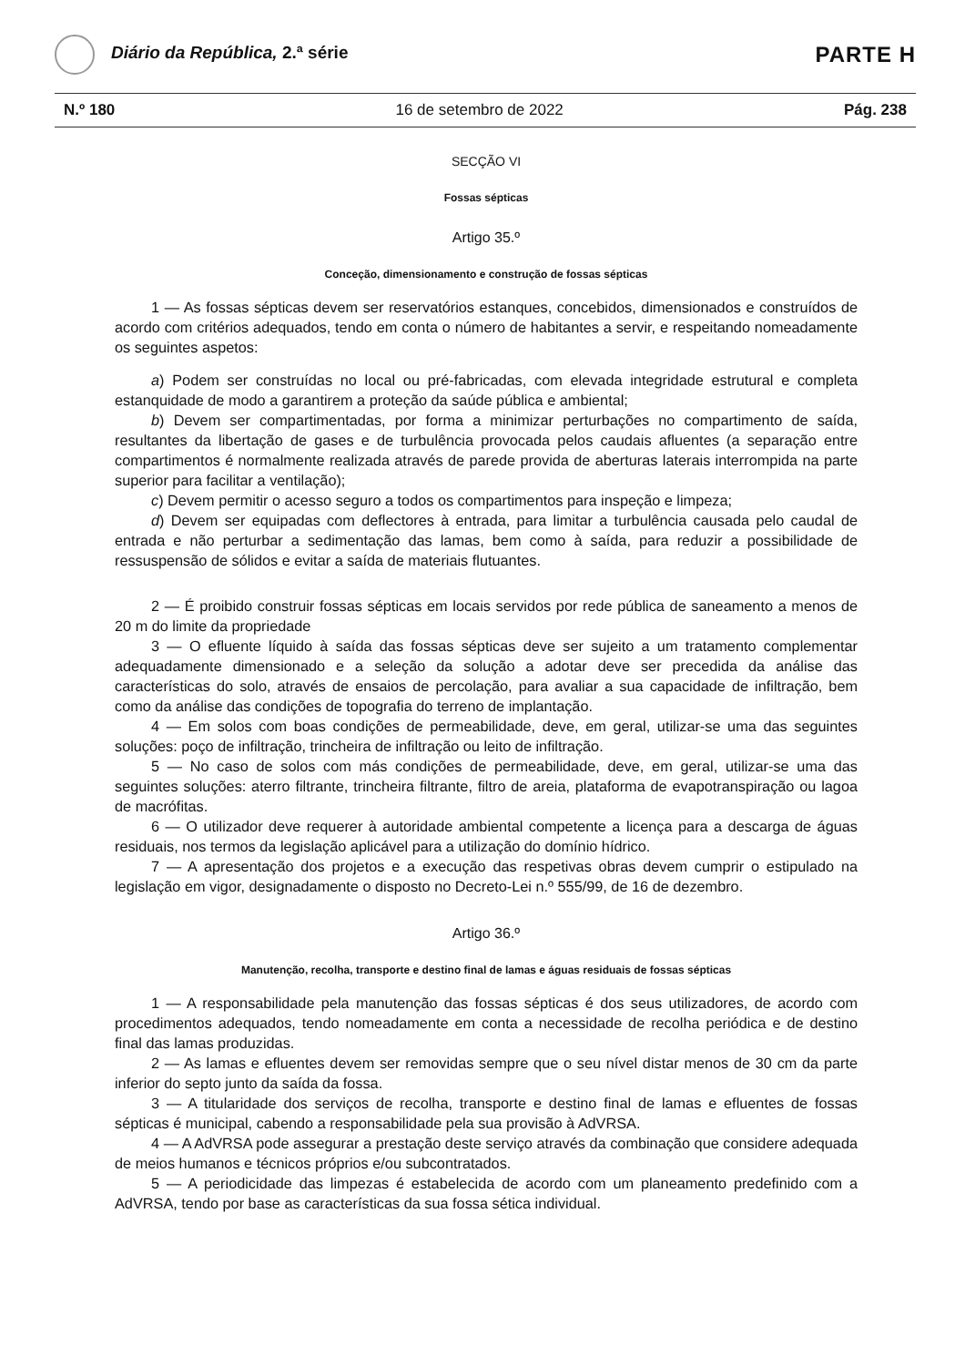Diário da República, 2.ª série
PARTE H
N.º 180 16 de setembro de 2022 Pág. 238
SECÇÃO VI
Fossas sépticas
Artigo 35.º
Conceção, dimensionamento e construção de fossas sépticas
1 — As fossas sépticas devem ser reservatórios estanques, concebidos, dimensionados e construídos de acordo com critérios adequados, tendo em conta o número de habitantes a servir, e respeitando nomeadamente os seguintes aspetos:
a) Podem ser construídas no local ou pré-fabricadas, com elevada integridade estrutural e completa estanquidade de modo a garantirem a proteção da saúde pública e ambiental;
b) Devem ser compartimentadas, por forma a minimizar perturbações no compartimento de saída, resultantes da libertação de gases e de turbulência provocada pelos caudais afluentes (a separação entre compartimentos é normalmente realizada através de parede provida de aberturas laterais interrompida na parte superior para facilitar a ventilação);
c) Devem permitir o acesso seguro a todos os compartimentos para inspeção e limpeza;
d) Devem ser equipadas com deflectores à entrada, para limitar a turbulência causada pelo caudal de entrada e não perturbar a sedimentação das lamas, bem como à saída, para reduzir a possibilidade de ressuspensão de sólidos e evitar a saída de materiais flutuantes.
2 — É proibido construir fossas sépticas em locais servidos por rede pública de saneamento a menos de 20 m do limite da propriedade
3 — O efluente líquido à saída das fossas sépticas deve ser sujeito a um tratamento complementar adequadamente dimensionado e a seleção da solução a adotar deve ser precedida da análise das características do solo, através de ensaios de percolação, para avaliar a sua capacidade de infiltração, bem como da análise das condições de topografia do terreno de implantação.
4 — Em solos com boas condições de permeabilidade, deve, em geral, utilizar-se uma das seguintes soluções: poço de infiltração, trincheira de infiltração ou leito de infiltração.
5 — No caso de solos com más condições de permeabilidade, deve, em geral, utilizar-se uma das seguintes soluções: aterro filtrante, trincheira filtrante, filtro de areia, plataforma de evapotranspiração ou lagoa de macrófitas.
6 — O utilizador deve requerer à autoridade ambiental competente a licença para a descarga de águas residuais, nos termos da legislação aplicável para a utilização do domínio hídrico.
7 — A apresentação dos projetos e a execução das respetivas obras devem cumprir o estipulado na legislação em vigor, designadamente o disposto no Decreto-Lei n.º 555/99, de 16 de dezembro.
Artigo 36.º
Manutenção, recolha, transporte e destino final de lamas e águas residuais de fossas sépticas
1 — A responsabilidade pela manutenção das fossas sépticas é dos seus utilizadores, de acordo com procedimentos adequados, tendo nomeadamente em conta a necessidade de recolha periódica e de destino final das lamas produzidas.
2 — As lamas e efluentes devem ser removidas sempre que o seu nível distar menos de 30 cm da parte inferior do septo junto da saída da fossa.
3 — A titularidade dos serviços de recolha, transporte e destino final de lamas e efluentes de fossas sépticas é municipal, cabendo a responsabilidade pela sua provisão à AdVRSA.
4 — A AdVRSA pode assegurar a prestação deste serviço através da combinação que considere adequada de meios humanos e técnicos próprios e/ou subcontratados.
5 — A periodicidade das limpezas é estabelecida de acordo com um planeamento predefinido com a AdVRSA, tendo por base as características da sua fossa sética individual.